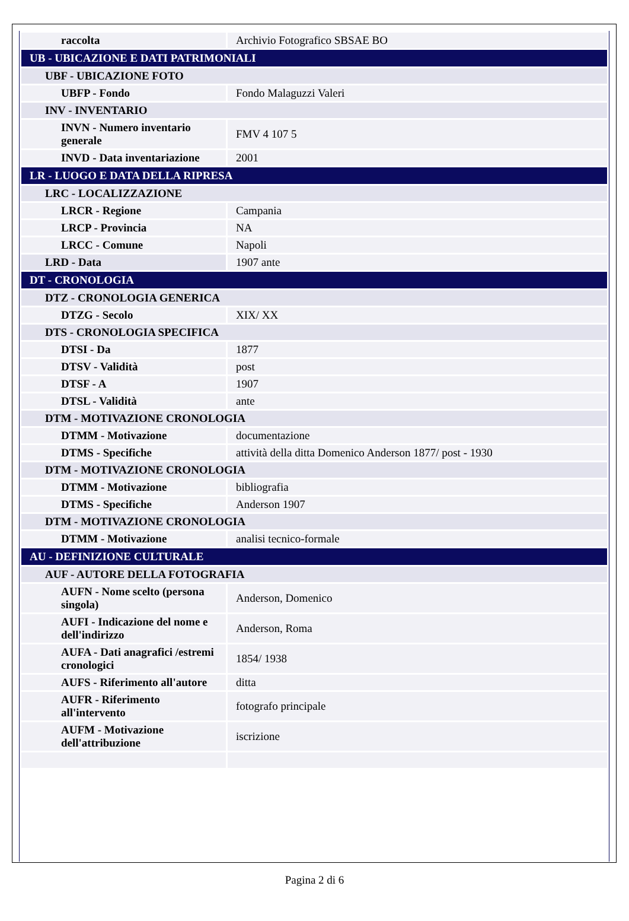| raccolta | Archivio Fotografico SBSAE BO |
| UB - UBICAZIONE E DATI PATRIMONIALI | |
| UBF - UBICAZIONE FOTO | |
| UBFP - Fondo | Fondo Malaguzzi Valeri |
| INV - INVENTARIO | |
| INVN - Numero inventario generale | FMV 4 107 5 |
| INVD - Data inventariazione | 2001 |
| LR - LUOGO E DATA DELLA RIPRESA | |
| LRC - LOCALIZZAZIONE | |
| LRCR - Regione | Campania |
| LRCP - Provincia | NA |
| LRCC - Comune | Napoli |
| LRD - Data | 1907 ante |
| DT - CRONOLOGIA | |
| DTZ - CRONOLOGIA GENERICA | |
| DTZG - Secolo | XIX/ XX |
| DTS - CRONOLOGIA SPECIFICA | |
| DTSI - Da | 1877 |
| DTSV - Validità | post |
| DTSF - A | 1907 |
| DTSL - Validità | ante |
| DTM - MOTIVAZIONE CRONOLOGIA | |
| DTMM - Motivazione | documentazione |
| DTMS - Specifiche | attività della ditta Domenico Anderson 1877/ post - 1930 |
| DTM - MOTIVAZIONE CRONOLOGIA | |
| DTMM - Motivazione | bibliografia |
| DTMS - Specifiche | Anderson 1907 |
| DTM - MOTIVAZIONE CRONOLOGIA | |
| DTMM - Motivazione | analisi tecnico-formale |
| AU - DEFINIZIONE CULTURALE | |
| AUF - AUTORE DELLA FOTOGRAFIA | |
| AUFN - Nome scelto (persona singola) | Anderson, Domenico |
| AUFI - Indicazione del nome e dell'indirizzo | Anderson, Roma |
| AUFA - Dati anagrafici /estremi cronologici | 1854/ 1938 |
| AUFS - Riferimento all'autore | ditta |
| AUFR - Riferimento all'intervento | fotografo principale |
| AUFM - Motivazione dell'attribuzione | iscrizione |
Pagina 2 di 6